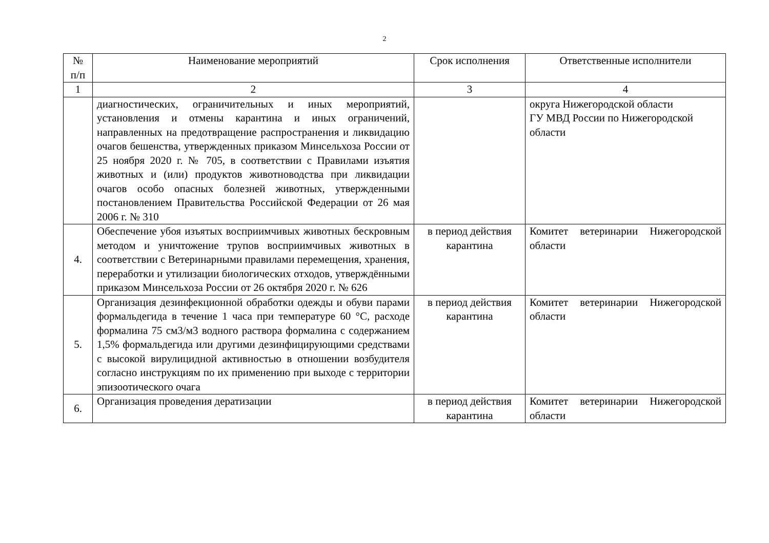2
| № п/п | Наименование мероприятий | Срок исполнения | Ответственные исполнители |
| --- | --- | --- | --- |
| 1 | 2 | 3 | 4 |
| | диагностических, ограничительных и иных мероприятий, установления и отмены карантина и иных ограничений, направленных на предотвращение распространения и ликвидацию очагов бешенства, утвержденных приказом Минсельхоза России от 25 ноября 2020 г. № 705, в соответствии с Правилами изъятия животных и (или) продуктов животноводства при ликвидации очагов особо опасных болезней животных, утвержденными постановлением Правительства Российской Федерации от 26 мая 2006 г. № 310 | | округа Нижегородской области ГУ МВД России по Нижегородской области |
| 4. | Обеспечение убоя изъятых восприимчивых животных бескровным методом и уничтожение трупов восприимчивых животных в соответствии с Ветеринарными правилами перемещения, хранения, переработки и утилизации биологических отходов, утверждёнными приказом Минсельхоза России от 26 октября 2020 г. № 626 | в период действия карантина | Комитет ветеринарии Нижегородской области |
| 5. | Организация дезинфекционной обработки одежды и обуви парами формальдегида в течение 1 часа при температуре 60 °С, расходе формалина 75 см3/м3 водного раствора формалина с содержанием 1,5% формальдегида или другими дезинфицирующими средствами с высокой вирулицидной активностью в отношении возбудителя согласно инструкциям по их применению при выходе с территории эпизоотического очага | в период действия карантина | Комитет ветеринарии Нижегородской области |
| 6. | Организация проведения дератизации | в период действия карантина | Комитет ветеринарии Нижегородской области |